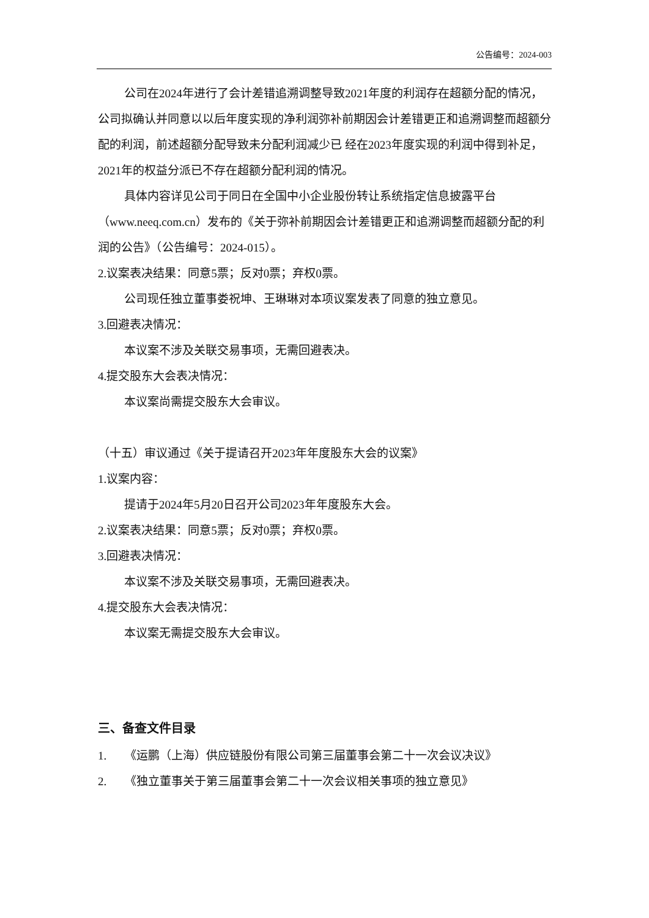公告编号：2024-003
公司在2024年进行了会计差错追溯调整导致2021年度的利润存在超额分配的情况，公司拟确认并同意以以后年度实现的净利润弥补前期因会计差错更正和追溯调整而超额分配的利润，前述超额分配导致未分配利润减少已 经在2023年度实现的利润中得到补足，2021年的权益分派已不存在超额分配利润的情况。
具体内容详见公司于同日在全国中小企业股份转让系统指定信息披露平台（www.neeq.com.cn）发布的《关于弥补前期因会计差错更正和追溯调整而超额分配的利润的公告》（公告编号：2024-015）。
2.议案表决结果：同意5票；反对0票；弃权0票。
公司现任独立董事娄祝坤、王琳琳对本项议案发表了同意的独立意见。
3.回避表决情况：
本议案不涉及关联交易事项，无需回避表决。
4.提交股东大会表决情况：
本议案尚需提交股东大会审议。
（十五）审议通过《关于提请召开2023年年度股东大会的议案》
1.议案内容：
提请于2024年5月20日召开公司2023年年度股东大会。
2.议案表决结果：同意5票；反对0票；弃权0票。
3.回避表决情况：
本议案不涉及关联交易事项，无需回避表决。
4.提交股东大会表决情况：
本议案无需提交股东大会审议。
三、备查文件目录
1. 《运鹏（上海）供应链股份有限公司第三届董事会第二十一次会议决议》
2. 《独立董事关于第三届董事会第二十一次会议相关事项的独立意见》